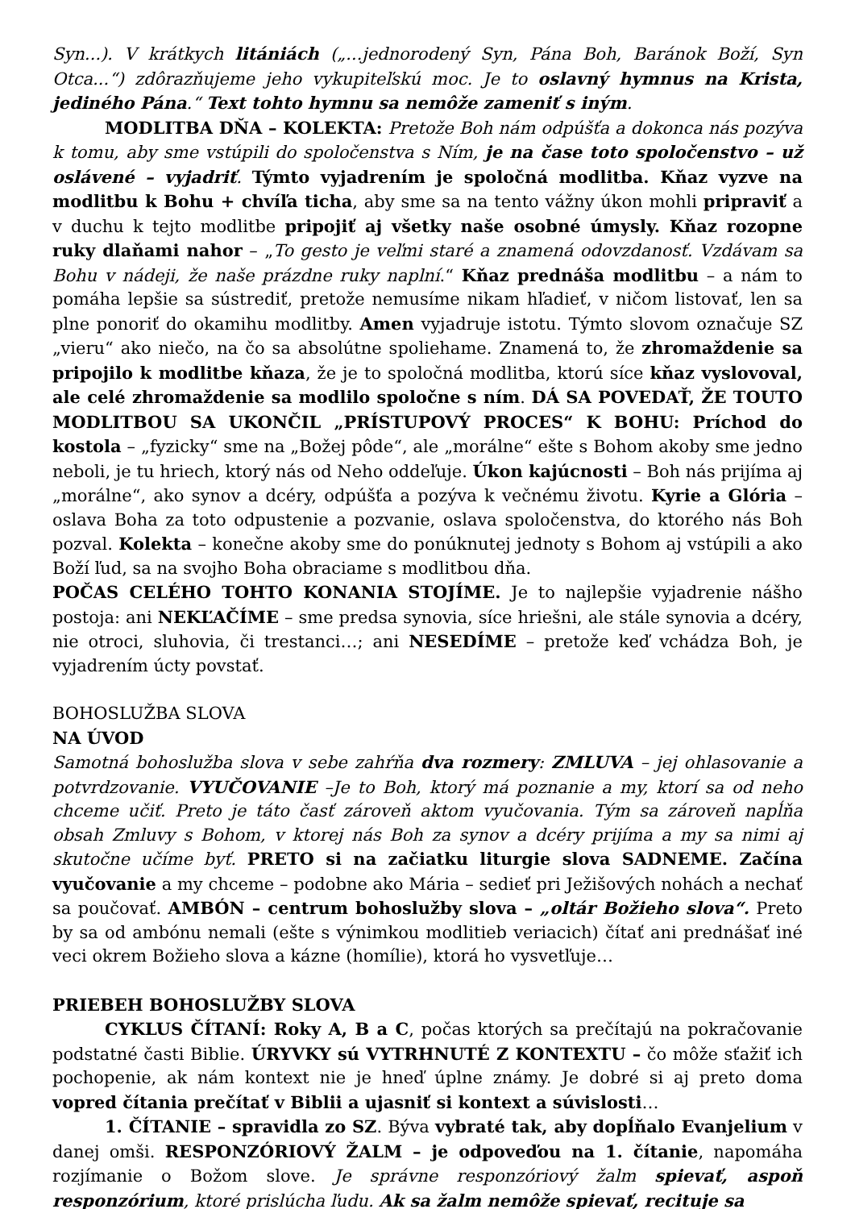Syn...). V krátkych litániách („...jednorodený Syn, Pána Boh, Baránok Boží, Syn Otca...“) zdôrazňujeme jeho vykupiteľskú moc. Je to oslavný hymnus na Krista, jediného Pána.“ Text tohto hymnu sa nemôže zameniť s iným.
MODLITBA DŇA – KOLEKTA: Pretože Boh nám odpúšťa a dokonca nás pozýva k tomu, aby sme vstúpili do spoločenstva s Ním, je na čase toto spoločenstvo – už oslávené – vyjadriť. Týmto vyjadrením je spoločná modlitba. Kňaz vyzve na modlitbu k Bohu + chvíľa ticha, aby sme sa na tento vážny úkon mohli pripraviť a v duchu k tejto modlitbe pripojiť aj všetky naše osobné úmysly. Kňaz rozopne ruky dlaňami nahor – „To gesto je veľmi staré a znamená odovzdanosť. Vzdávam sa Bohu v nádeji, že naše prázdne ruky naplní.“ Kňaz prednáša modlitbu – a nám to pomáha lepšie sa sústrediť, pretože nemusíme nikam hľadieť, v ničom listovať, len sa plne ponoriť do okamihu modlitby. Amen vyjadruje istotu. Týmto slovom označuje SZ „vieru“ ako niečo, na čo sa absolútne spoliehame. Znamená to, že zhromaždenie sa pripojilo k modlitbe kňaza, že je to spoločná modlitba, ktorú síce kňaz vyslovoval, ale celé zhromaždenie sa modlilo spoločne s ním. DÁ SA POVEDAŤ, ŽE TOUTO MODLITBOU SA UKONČIL „PRÍSTUPOVÝ PROCES“ K BOHU: Príchod do kostola – „fyzicky“ sme na „Božej pôde“, ale „morálne“ ešte s Bohom akoby sme jedno neboli, je tu hriech, ktorý nás od Neho oddeľuje. Úkon kajúcnosti – Boh nás prijíma aj „morálne“, ako synov a dcéry, odpúšťa a pozýva k večnému životu. Kyrie a Glória – oslava Boha za toto odpustenie a pozvanie, oslava spoločenstva, do ktorého nás Boh pozval. Kolekta – konečne akoby sme do ponúknutej jednoty s Bohom aj vstúpili a ako Boží ľud, sa na svojho Boha obraciame s modlitbou dňa.
POČAS CELÉHO TOHTO KONANIA STOJÍME. Je to najlepšie vyjadrenie nášho postoja: ani NEKĽAČÍME – sme predsa synovia, síce hriešni, ale stále synovia a dcéry, nie otroci, sluhovia, či trestanci…; ani NESEDÍME – pretože keď vchádza Boh, je vyjadrením úcty povstať.
BOHOSLUŽBA SLOVA
NA ÚVOD
Samotná bohoslužba slova v sebe zahŕňa dva rozmery: ZMLUVA – jej ohlasovanie a potvrdzovanie. VYUČOVANIE –Je to Boh, ktorý má poznanie a my, ktorí sa od neho chceme učiť. Preto je táto časť zároveň aktom vyučovania. Tým sa zároveň napĺňa obsah Zmluvy s Bohom, v ktorej nás Boh za synov a dcéry prijíma a my sa nimi aj skutočne učíme byť. PRETO si na začiatku liturgie slova SADNEME. Začína vyučovanie a my chceme – podobne ako Mária – sedieť pri Ježišových nohách a nechať sa poučovať. AMBÓN – centrum bohoslužby slova – „oltár Božieho slova“. Preto by sa od ambónu nemali (ešte s výnimkou modlitieb veriacich) čítať ani prednášať iné veci okrem Božieho slova a kázne (homílie), ktorá ho vysvetľuje…
PRIEBEH BOHOSLUŽBY SLOVA
CYKLUS ČÍTANÍ: Roky A, B a C, počas ktorých sa prečítajú na pokračovanie podstatné časti Biblie. ÚRYVKY sú VYTRHNUTÉ Z KONTEXTU – čo môže sťažiť ich pochopenie, ak nám kontext nie je hneď úplne známy. Je dobré si aj preto doma vopred čítania prečítať v Biblii a ujasniť si kontext a súvislosti…
1. ČÍTANIE – spravidla zo SZ. Býva vybraté tak, aby dopĺňalo Evanjelium v danej omši. RESPONZÓRIOVÝ ŽALM – je odpoveďou na 1. čítanie, napomáha rozjímanie o Božom slove. Je správne responzóriový žalm spievať, aspoň responzórium, ktoré prislúcha ľudu. Ak sa žalm nemôže spievať, recituje sa